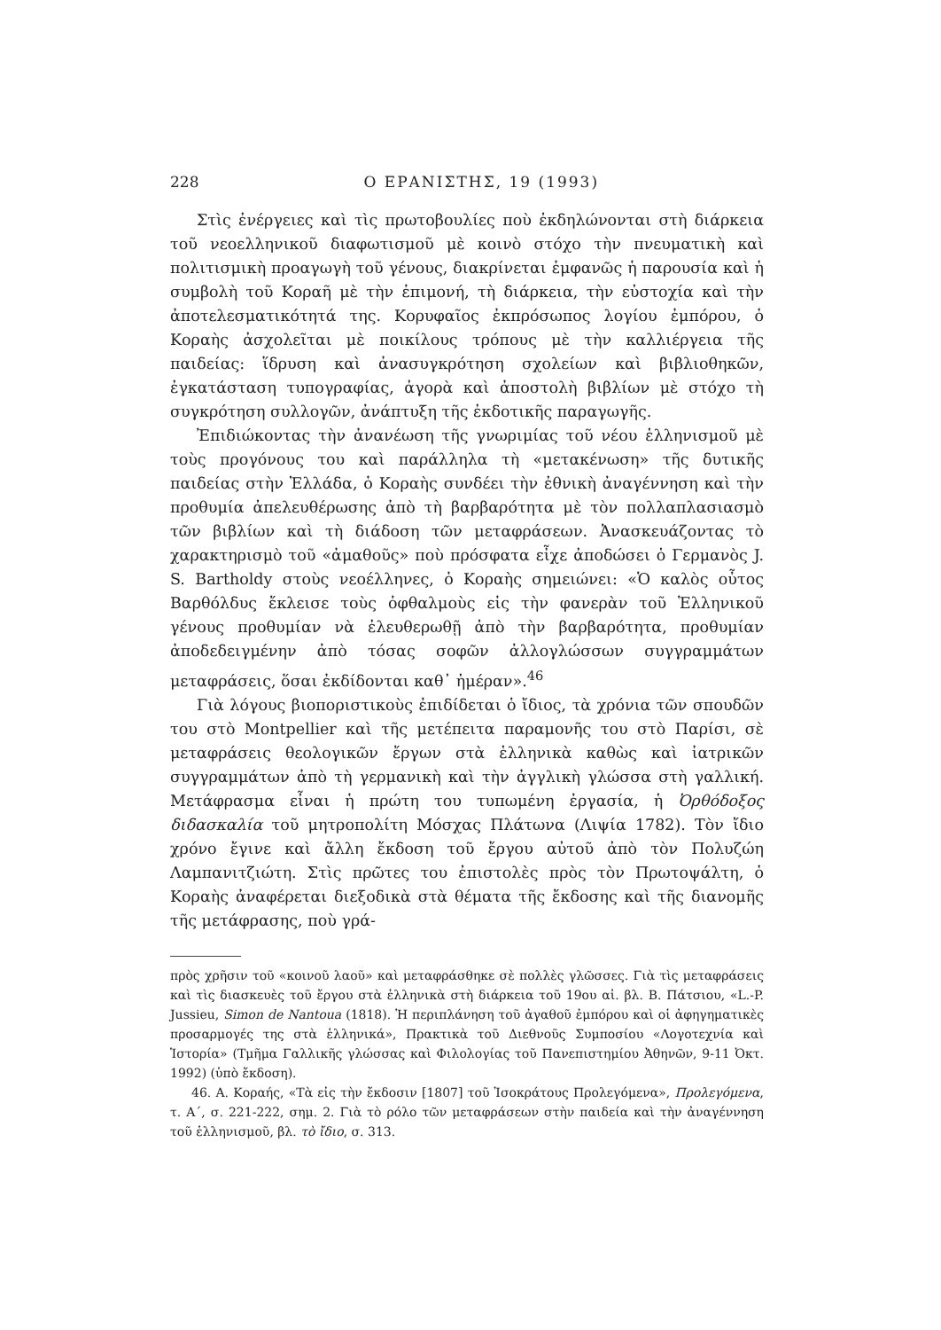228 Ο ΕΡΑΝΙΣΤΗΣ, 19 (1993)
Στὶς ἐνέργειες καὶ τὶς πρωτοβουλίες ποὺ ἐκδηλώνονται στὴ διάρκεια τοῦ νεοελληνικοῦ διαφωτισμοῦ μὲ κοινὸ στόχο τὴν πνευματικὴ καὶ πολιτισμικὴ προαγωγὴ τοῦ γένους, διακρίνεται ἐμφανῶς ἡ παρουσία καὶ ἡ συμβολὴ τοῦ Κοραῆ μὲ τὴν ἐπιμονή, τὴ διάρκεια, τὴν εὐστοχία καὶ τὴν ἀποτελεσματικότητά της. Κορυφαῖος ἐκπρόσωπος λογίου ἐμπόρου, ὁ Κοραὴς ἀσχολεῖται μὲ ποικίλους τρόπους μὲ τὴν καλλιέργεια τῆς παιδείας: ἵδρυση καὶ ἀνασυγκρότηση σχολείων καὶ βιβλιοθηκῶν, ἐγκατάσταση τυπογραφίας, ἀγορὰ καὶ ἀποστολὴ βιβλίων μὲ στόχο τὴ συγκρότηση συλλογῶν, ἀνάπτυξη τῆς ἐκδοτικῆς παραγωγῆς.
Ἐπιδιώκοντας τὴν ἀνανέωση τῆς γνωριμίας τοῦ νέου ἑλληνισμοῦ μὲ τοὺς προγόνους του καὶ παράλληλα τὴ «μετακένωση» τῆς δυτικῆς παιδείας στὴν Ἑλλάδα, ὁ Κοραὴς συνδέει τὴν ἐθνικὴ ἀναγέννηση καὶ τὴν προθυμία ἀπελευθέρωσης ἀπὸ τὴ βαρβαρότητα μὲ τὸν πολλαπλασιασμὸ τῶν βιβλίων καὶ τὴ διάδοση τῶν μεταφράσεων. Ἀνασκευάζοντας τὸ χαρακτηρισμὸ τοῦ «ἀμαθοῦς» ποὺ πρόσφατα εἶχε ἀποδώσει ὁ Γερμανὸς J. S. Bartholdy στοὺς νεοέλληνες, ὁ Κοραὴς σημειώνει: «Ὁ καλὸς οὗτος Βαρθόλδυς ἔκλεισε τοὺς ὀφθαλμοὺς εἰς τὴν φανερὰν τοῦ Ἑλληνικοῦ γένους προθυμίαν νὰ ἐλευθερωθῇ ἀπὸ τὴν βαρβαρότητα, προθυμίαν ἀποδεδειγμένην ἀπὸ τόσας σοφῶν ἀλλογλώσσων συγγραμμάτων μεταφράσεις, ὅσαι ἐκδίδονται καθ᾽ ἡμέραν».<sup>46</sup>
Γιὰ λόγους βιοποριστικοὺς ἐπιδίδεται ὁ ἴδιος, τὰ χρόνια τῶν σπουδῶν του στὸ Montpellier καὶ τῆς μετέπειτα παραμονῆς του στὸ Παρίσι, σὲ μεταφράσεις θεολογικῶν ἔργων στὰ ἑλληνικὰ καθὼς καὶ ἰατρικῶν συγγραμμάτων ἀπὸ τὴ γερμανικὴ καὶ τὴν ἀγγλικὴ γλώσσα στὴ γαλλική. Μετάφρασμα εἶναι ἡ πρώτη του τυπωμένη ἐργασία, ἡ Ὀρθόδοξος διδασκαλία τοῦ μητροπολίτη Μόσχας Πλάτωνα (Λιψία 1782). Τὸν ἴδιο χρόνο ἔγινε καὶ ἄλλη ἔκδοση τοῦ ἔργου αὐτοῦ ἀπὸ τὸν Πολυζώη Λαμπανιτζιώτη. Στὶς πρῶτες του ἐπιστολὲς πρὸς τὸν Πρωτοψάλτη, ὁ Κοραὴς ἀναφέρεται διεξοδικὰ στὰ θέματα τῆς ἔκδοσης καὶ τῆς διανομῆς τῆς μετάφρασης, ποὺ γρά-
πρὸς χρῆσιν τοῦ «κοινοῦ λαοῦ» καὶ μεταφράσθηκε σὲ πολλὲς γλῶσσες. Γιὰ τὶς μεταφράσεις καὶ τὶς διασκευὲς τοῦ ἔργου στὰ ἑλληνικὰ στὴ διάρκεια τοῦ 19ου αἰ. βλ. Β. Πάτσιου, «L.-P. Jussieu, Simon de Nantoua (1818). Ἡ περιπλάνηση τοῦ ἀγαθοῦ ἐμπόρου καὶ οἱ ἀφηγηματικὲς προσαρμογές της στὰ ἑλληνικά», Πρακτικὰ τοῦ Διεθνοῦς Συμποσίου «Λογοτεχνία καὶ Ἱστορία» (Τμῆμα Γαλλικῆς γλώσσας καὶ Φιλολογίας τοῦ Πανεπιστημίου Ἀθηνῶν, 9-11 Ὀκτ. 1992) (ὑπὸ ἔκδοση).
46. Α. Κοραής, «Τὰ εἰς τὴν ἔκδοσιν [1807] τοῦ Ἰσοκράτους Προλεγόμενα», Προλεγόμενα, τ. Α΄, σ. 221-222, σημ. 2. Γιὰ τὸ ρόλο τῶν μεταφράσεων στὴν παιδεία καὶ τὴν ἀναγέννηση τοῦ ἑλληνισμοῦ, βλ. τὸ ἴδιο, σ. 313.